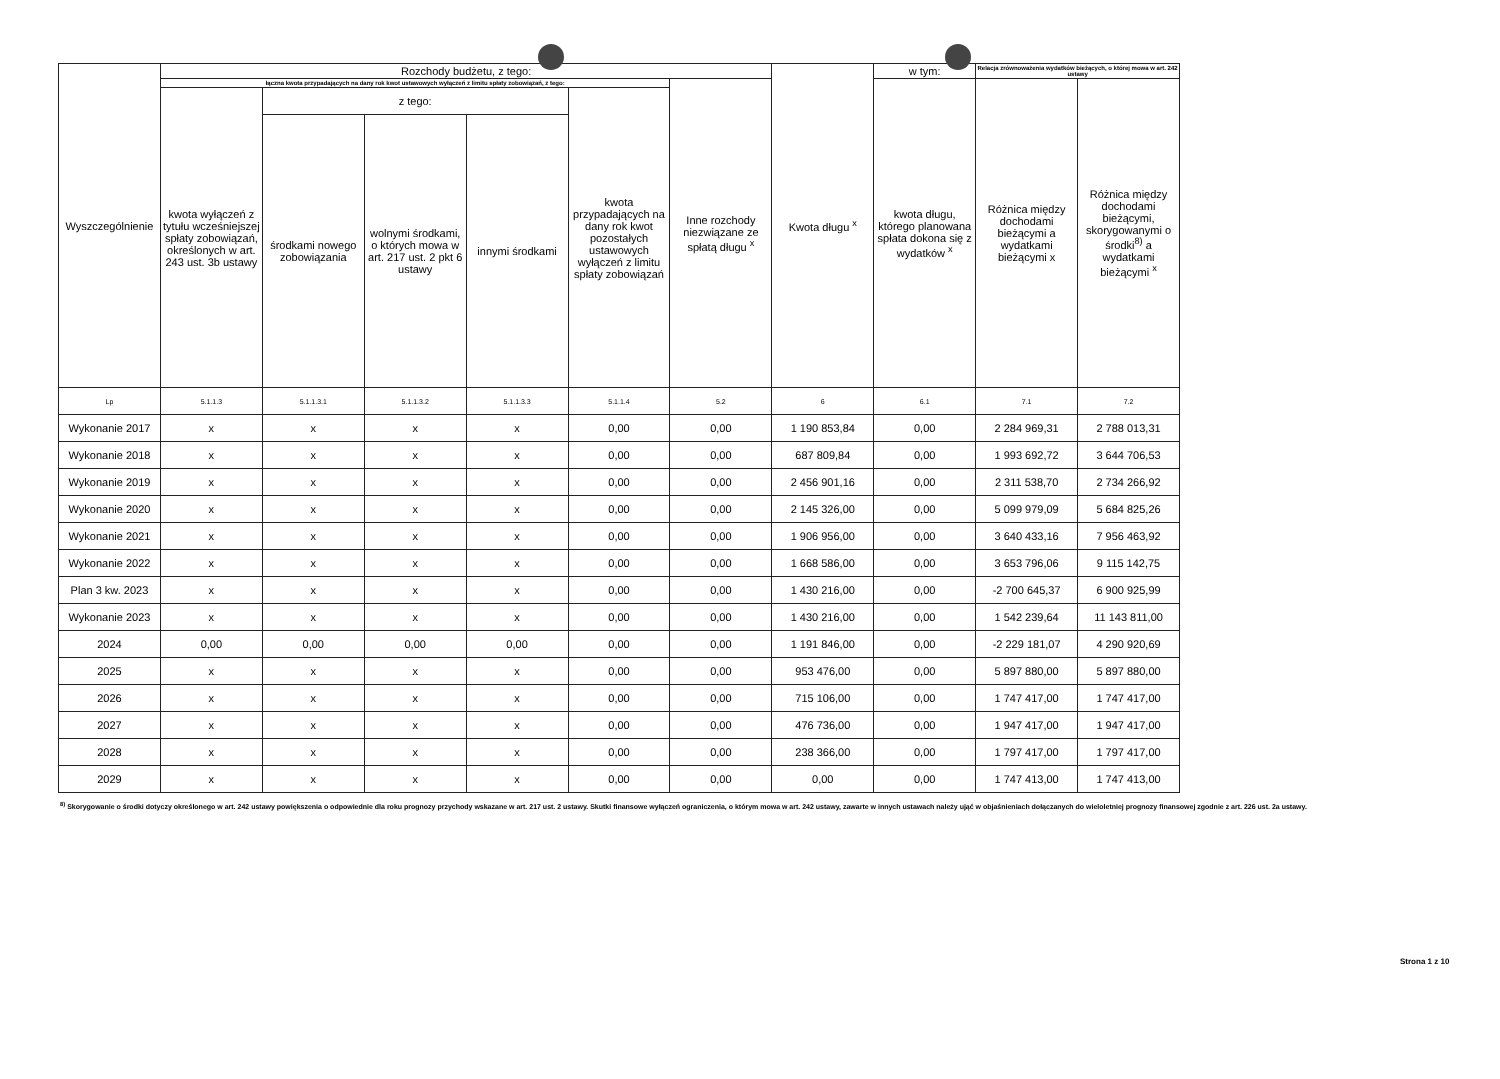| Wyszczególnienie | Rozchody budżetu, z tego: | | | | | | Kwota długu <sup>x</sup> | w tym: | Relacja zrównoważenia wydatków bieżących, o której mowa w art. 242 ustawy | |
| --- | --- | --- | --- | --- | --- | --- | --- | --- | --- | --- |
| | łączna kwota przypadających na dany rok kwot ustawowych wyłączeń z limitu spłaty zobowiązań, z tego: | | | | | Inne rozchody niezwiązane ze spłatą długu <sup>x</sup> | | kwota długu, którego planowana spłata dokona się z wydatków <sup>x</sup> | Różnica między dochodami bieżącymi a wydatkami bieżącymi x | Różnica między dochodami bieżącymi, skorygowanymi o środki<sup>8)</sup> a wydatkami bieżącymi <sup>x</sup> |
| | kwota wyłączeń z tytułu wcześniejszej spłaty zobowiązań, określonych w art. 243 ust. 3b ustawy | z tego: | | | kwota przypadających na dany rok kwot pozostałych ustawowych wyłączeń z limitu spłaty zobowiązań | | | | | |
| | | środkami nowego zobowiązania | wolnymi środkami, o których mowa w art. 217 ust. 2 pkt 6 ustawy | innymi środkami | | | | | | |
| Lp | 5.1.1.3 | 5.1.1.3.1 | 5.1.1.3.2 | 5.1.1.3.3 | 5.1.1.4 | 5.2 | 6 | 6.1 | 7.1 | 7.2 |
| Wykonanie 2017 | x | x | x | x | 0,00 | 0,00 | 1 190 853,84 | 0,00 | 2 284 969,31 | 2 788 013,31 |
| Wykonanie 2018 | x | x | x | x | 0,00 | 0,00 | 687 809,84 | 0,00 | 1 993 692,72 | 3 644 706,53 |
| Wykonanie 2019 | x | x | x | x | 0,00 | 0,00 | 2 456 901,16 | 0,00 | 2 311 538,70 | 2 734 266,92 |
| Wykonanie 2020 | x | x | x | x | 0,00 | 0,00 | 2 145 326,00 | 0,00 | 5 099 979,09 | 5 684 825,26 |
| Wykonanie 2021 | x | x | x | x | 0,00 | 0,00 | 1 906 956,00 | 0,00 | 3 640 433,16 | 7 956 463,92 |
| Wykonanie 2022 | x | x | x | x | 0,00 | 0,00 | 1 668 586,00 | 0,00 | 3 653 796,06 | 9 115 142,75 |
| Plan 3 kw. 2023 | x | x | x | x | 0,00 | 0,00 | 1 430 216,00 | 0,00 | -2 700 645,37 | 6 900 925,99 |
| Wykonanie 2023 | x | x | x | x | 0,00 | 0,00 | 1 430 216,00 | 0,00 | 1 542 239,64 | 11 143 811,00 |
| 2024 | 0,00 | 0,00 | 0,00 | 0,00 | 0,00 | 0,00 | 1 191 846,00 | 0,00 | -2 229 181,07 | 4 290 920,69 |
| 2025 | x | x | x | x | 0,00 | 0,00 | 953 476,00 | 0,00 | 5 897 880,00 | 5 897 880,00 |
| 2026 | x | x | x | x | 0,00 | 0,00 | 715 106,00 | 0,00 | 1 747 417,00 | 1 747 417,00 |
| 2027 | x | x | x | x | 0,00 | 0,00 | 476 736,00 | 0,00 | 1 947 417,00 | 1 947 417,00 |
| 2028 | x | x | x | x | 0,00 | 0,00 | 238 366,00 | 0,00 | 1 797 417,00 | 1 797 417,00 |
| 2029 | x | x | x | x | 0,00 | 0,00 | 0,00 | 0,00 | 1 747 413,00 | 1 747 413,00 |
<sup>8)</sup> Skorygowanie o środki dotyczy określonego w art. 242 ustawy powiększenia o odpowiednie dla roku prognozy przychody wskazane w art. 217 ust. 2 ustawy. Skutki finansowe wyłączeń ograniczenia, o którym mowa w art. 242 ustawy, zawarte w innych ustawach należy ująć w objaśnieniach dołączanych do wieloletniej prognozy finansowej zgodnie z art. 226 ust. 2a ustawy.
Strona 1 z 10